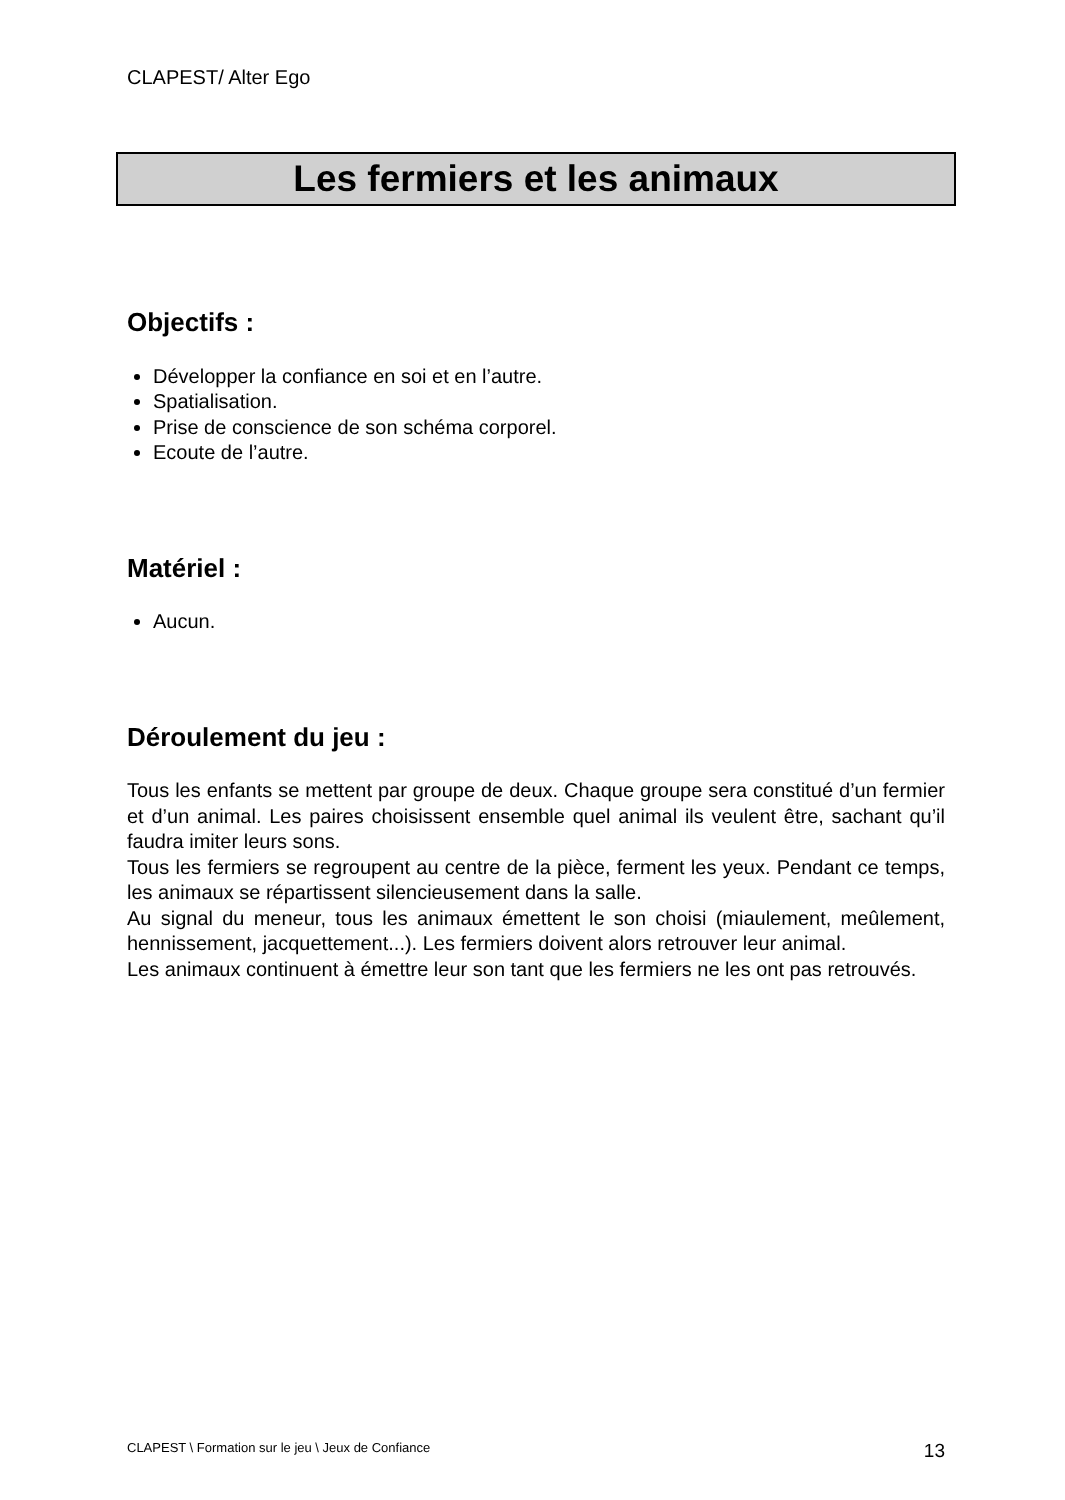CLAPEST/ Alter Ego
Les fermiers et les animaux
Objectifs :
Développer la confiance en soi et en l’autre.
Spatialisation.
Prise de conscience de son schéma corporel.
Ecoute de l’autre.
Matériel :
Aucun.
Déroulement du jeu :
Tous les enfants se mettent par groupe de deux. Chaque groupe sera constitué d’un fermier et d’un animal. Les paires choisissent ensemble quel animal ils veulent être, sachant qu’il faudra imiter leurs sons.
Tous les fermiers se regroupent au centre de la pièce, ferment les yeux. Pendant ce temps, les animaux se répartissent silencieusement dans la salle.
Au signal du meneur, tous les animaux émettent le son choisi (miaulement, meûlement, hennissement, jacquettement...). Les fermiers doivent alors retrouver leur animal.
Les animaux continuent à émettre leur son tant que les fermiers ne les ont pas retrouvés.
CLAPEST \ Formation sur le jeu \ Jeux de Confiance 13